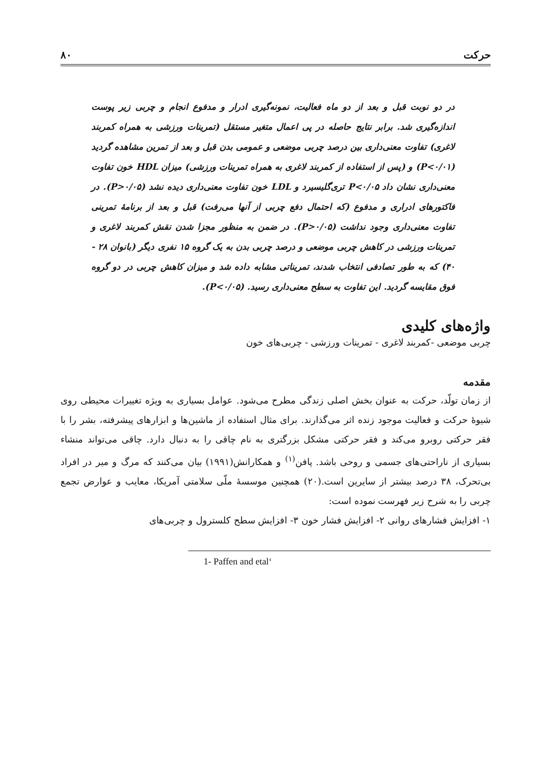حرکت ۸۰
در دو نوبت قبل و بعد از دو ماه فعالیت، نمونه‌گیری ادرار و مدفوع انجام و چربی زیر پوست اندازه‌گیری شد. برابر نتایج حاصله در پی اعمال متغیر مستقل (تمرینات ورزشی به همراه کمربند لاغری) تفاوت معنی‌داری بین درصد چربی موضعی و عمومی بدن قبل و بعد از تمرین مشاهده گردید (P<۰/۰۱) و (پس از استفاده از کمربند لاغری به همراه تمرینات ورزشی) میزان HDL خون تفاوت معنی‌داری نشان داد P<۰/۰۵ تری‌گلیسیرد و LDL خون تفاوت معنی‌داری دیده نشد (P>۰/۰۵). در فاکتورهای ادراری و مدفوع (که احتمال دفع چربی از آنها می‌رفت) قبل و بعد از برنامهٔ تمرینی تفاوت معنی‌داری وجود نداشت (P>۰/۰۵). در ضمن به منظور مجزا شدن نقش کمربند لاغری و تمرینات ورزشی در کاهش چربی موضعی و درصد چربی بدن به یک گروه ۱۵ نفری دیگر (بانوان ۲۸ - ۴۰) که به طور تصادفی انتخاب شدند، تمریناتی مشابه داده شد و میزان کاهش چربی در دو گروه فوق مقایسه گردید. این تفاوت به سطح معنی‌داری رسید. (P<۰/۰۵).
واژه‌های کلیدی
چربی موضعی -کمربند لاغری - تمرینات ورزشی - چربی‌های خون
مقدمه
از زمان تولّد، حرکت به عنوان بخش اصلی زندگی مطرح می‌شود. عوامل بسیاری به ویژه تغییرات محیطی روی شیوهٔ حرکت و فعالیت موجود زنده اثر می‌گذارند. برای مثال استفاده از ماشین‌ها و ابزارهای پیشرفته، بشر را با فقر حرکتی روبرو می‌کند و فقر حرکتی مشکل بزرگتری به نام چاقی را به دنبال دارد. چاقی می‌تواند منشاء بسیاری از ناراحتی‌های جسمی و روحی باشد. پافن<sup>(۱)</sup> و همکارانش(۱۹۹۱) بیان می‌کنند که مرگ و میر در افراد بی‌تحرک، ۳۸ درصد بیشتر از سایرین است.(۲۰) همچنین موسسهٔ ملّی سلامتی آمریکا، معایب و عوارض تجمع چربی را به شرح زیر فهرست نموده است:
۱- افزایش فشارهای روانی ۲- افزایش فشار خون ۳- افزایش سطح کلسترول و چربی‌های
1- Paffen and etal‘